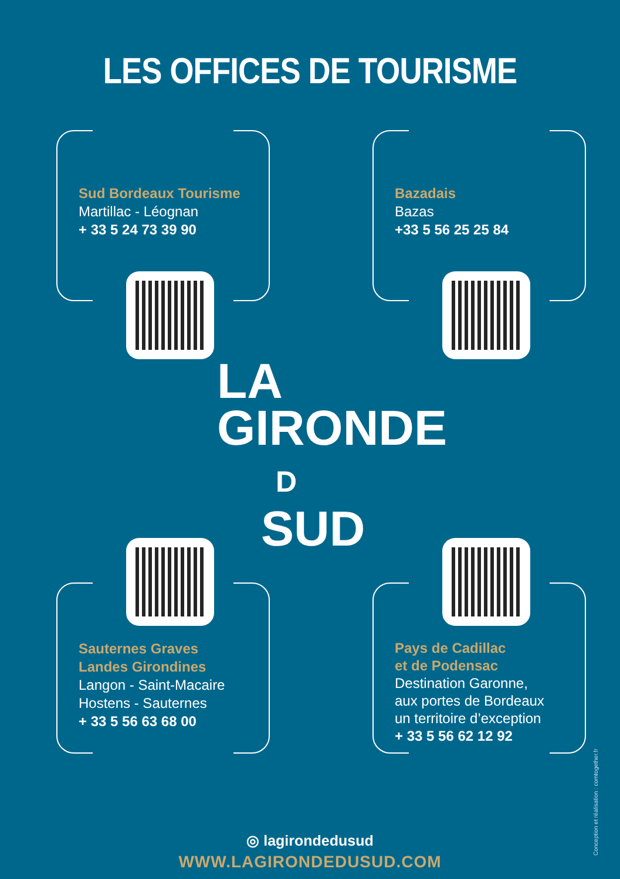LES OFFICES DE TOURISME
Sud Bordeaux Tourisme
Martillac - Léognan
+ 33 5 24 73 39 90
Bazadais
Bazas
+33 5 56 25 25 84
LA
GIRONDE
D
SUD
Sauternes Graves
Landes Girondines
Langon - Saint-Macaire
Hostens - Sauternes
+ 33 5 56 63 68 00
Pays de Cadillac
et de Podensac
Destination Garonne,
aux portes de Bordeaux
un territoire d’exception
+ 33 5 56 62 12 92
◎ lagirondedusud
WWW.LAGIRONDEDUSUD.COM
Conception et réalisation : comtogether.fr